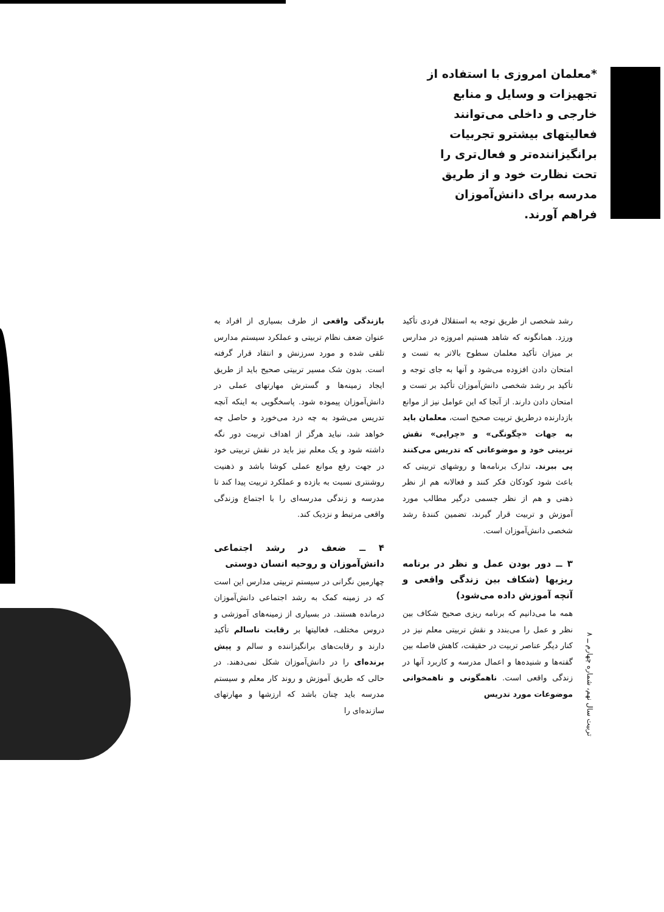*معلمان امروزی با استفاده از تجهیزات و وسایل و منابع خارجی و داخلی می‌توانند فعالیتهای بیشترو تجربیات برانگیزاننده‌تر و فعال‌تری را تحت نظارت خود و از طریق مدرسه برای دانش‌آموزان فراهم آورند.
رشد شخصی از طریق توجه به استقلال فردی تأکید ورزد. همانگونه که شاهد هستیم امروزه در مدارس بر میزان تأکید معلمان سطوح بالاتر به تست و امتحان دادن افزوده می‌شود و آنها به جای توجه و تأکید بر رشد شخصی دانش‌آموزان تأکید بر تست و امتحان دادن دارند. از آنجا که این عوامل نیز از موانع بازدارنده درطریق تربیت صحیح است، معلمان باید به جهات «چگونگی» و «چرایی» نقش تربیتی خود و موضوعاتی که تدریس می‌کنند پی ببرند. تدارک برنامه‌ها و روشهای تربیتی که باعث شود کودکان فکر کنند و فعالانه هم از نظر ذهنی و هم از نظر جسمی درگیر مطالب مورد آموزش و تربیت قرار گیرند، تضمین کنندهٔ رشد شخصی دانش‌آموزان است.
۳ ــ دور بودن عمل و نظر در برنامه ریزیها (شکاف بین زندگی واقعی و آنچه آموزش داده می‌شود)
همه ما می‌دانیم که برنامه ریزی صحیح شکاف بین نظر و عمل را می‌بندد و نقش تربیتی معلم نیز در کنار دیگر عناصر تربیت در حقیقت، کاهش فاصله بین گفته‌ها و شنیده‌ها و اعمال مدرسه و کاربرد آنها در زندگی واقعی است. ناهمگونی و ناهمخوانی موضوعات مورد تدریس
بازندگی واقعی از طرف بسیاری از افراد به عنوان ضعف نظام تربیتی و عملکرد سیستم مدارس تلقی شده و مورد سرزنش و انتقاد قرار گرفته است. بدون شک مسیر تربیتی صحیح باید از طریق ایجاد زمینه‌ها و گسترش مهارتهای عملی در دانش‌آموزان پیموده شود. پاسخگویی به اینکه آنچه تدریس می‌شود به چه درد می‌خورد و حاصل چه خواهد شد، نباید هرگز از اهداف تربیت دور نگه داشته شود و یک معلم نیز باید در نقش تربیتی خود در جهت رفع موانع عملی کوشا باشد و ذهنیت روشنتری نسبت به بازده و عملکرد تربیت پیدا کند تا مدرسه و زندگی مدرسه‌ای را با اجتماع وزندگی واقعی مرتبط و نزدیک کند.
۴ ــ ضعف در رشد اجتماعی دانش‌آموزان و روحیه انسان دوستی
چهارمین نگرانی در سیستم تربیتی مدارس این است که در زمینه کمک به رشد اجتماعی دانش‌آموزان درمانده هستند. در بسیاری از زمینه‌های آموزشی و دروس مختلف، فعالیتها بر رقابت ناسالم تأکید دارند و رقابت‌های برانگیزاننده و سالم و پیش برنده‌ای را در دانش‌آموزان شکل نمی‌دهند. در حالی که طریق آموزش و روند کار معلم و سیستم مدرسه باید چنان باشد که ارزشها و مهارتهای سازنده‌ای را
تربیت سال نهم، شماره چهارم ــ ۸